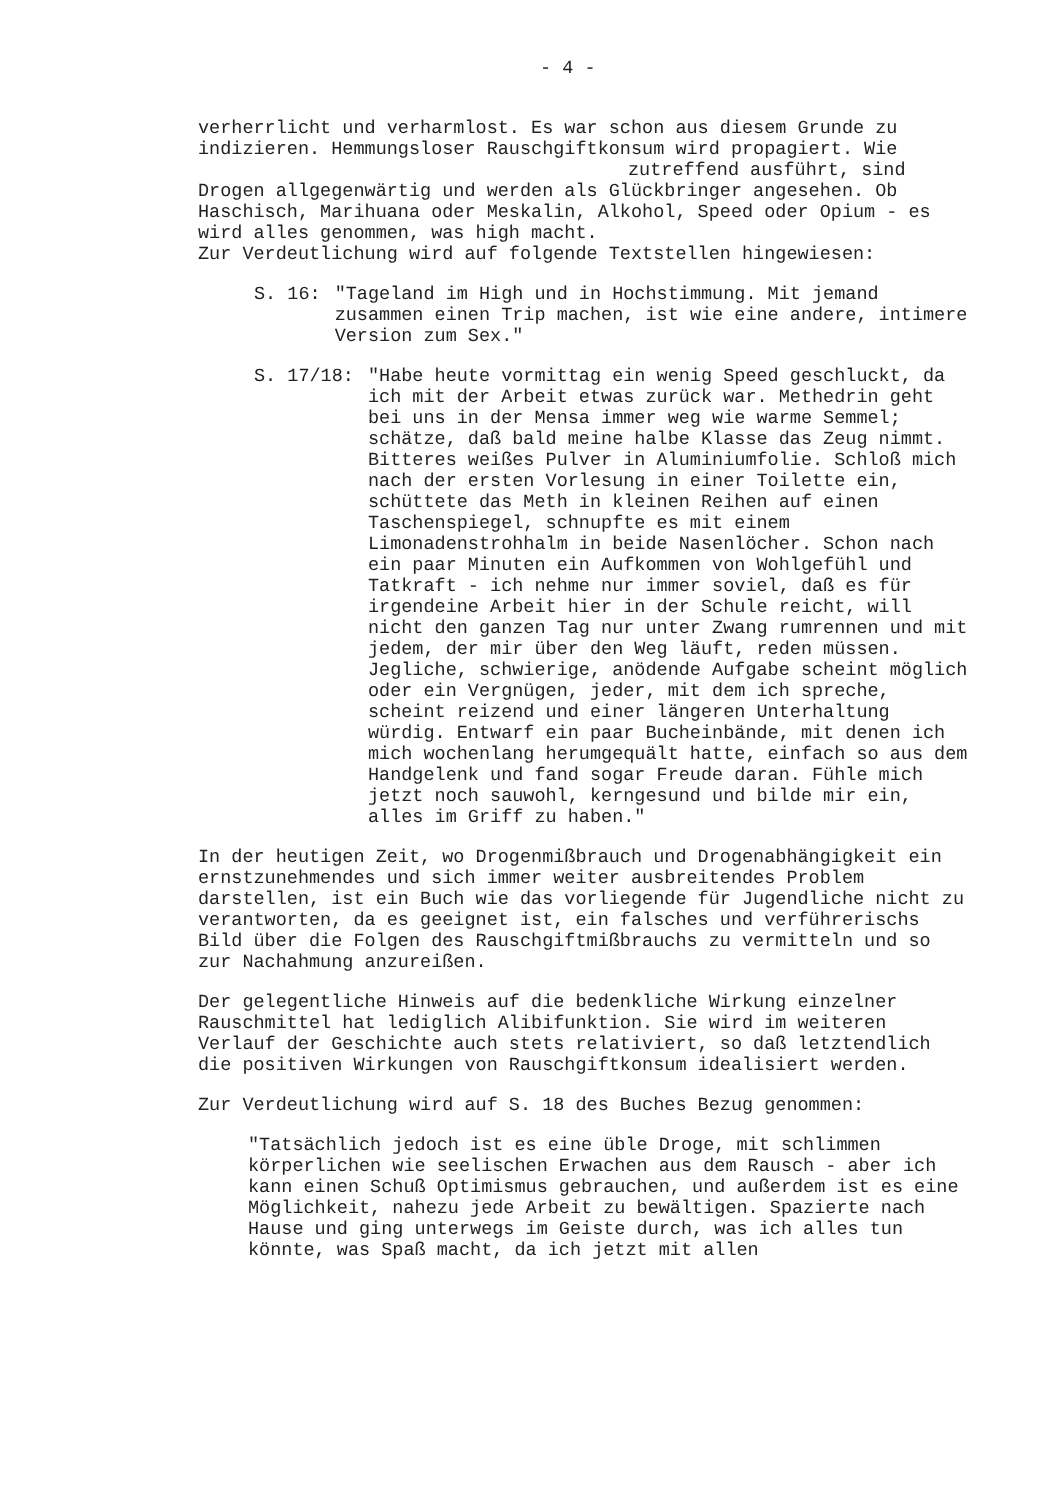- 4 -
verherrlicht und verharmlost. Es war schon aus diesem Grunde zu indizieren. Hemmungsloser Rauschgiftkonsum wird propagiert. Wie
zutreffend ausführt, sind
Drogen allgegenwärtig und werden als Glückbringer angesehen. Ob Haschisch, Marihuana oder Meskalin, Alkohol, Speed oder Opium - es wird alles genommen, was high macht.
Zur Verdeutlichung wird auf folgende Textstellen hingewiesen:
S. 16: "Tageland im High und in Hochstimmung. Mit jemand zusammen einen Trip machen, ist wie eine andere, intimere Version zum Sex."
S. 17/18: "Habe heute vormittag ein wenig Speed geschluckt, da ich mit der Arbeit etwas zurück war. Methedrin geht bei uns in der Mensa immer weg wie warme Semmel; schätze, daß bald meine halbe Klasse das Zeug nimmt. Bitteres weißes Pulver in Aluminiumfolie. Schloß mich nach der ersten Vorlesung in einer Toilette ein, schüttete das Meth in kleinen Reihen auf einen Taschenspiegel, schnupfte es mit einem Limonadenstrohhalm in beide Nasenlöcher. Schon nach ein paar Minuten ein Aufkommen von Wohlgefühl und Tatkraft - ich nehme nur immer soviel, daß es für irgendeine Arbeit hier in der Schule reicht, will nicht den ganzen Tag nur unter Zwang rumrennen und mit jedem, der mir über den Weg läuft, reden müssen. Jegliche, schwierige, anödende Aufgabe scheint möglich oder ein Vergnügen, jeder, mit dem ich spreche, scheint reizend und einer längeren Unterhaltung würdig. Entwarf ein paar Bucheinbände, mit denen ich mich wochenlang herumgequält hatte, einfach so aus dem Handgelenk und fand sogar Freude daran. Fühle mich jetzt noch sauwohl, kerngesund und bilde mir ein, alles im Griff zu haben."
In der heutigen Zeit, wo Drogenmißbrauch und Drogenabhängigkeit ein ernstzunehmendes und sich immer weiter ausbreitendes Problem darstellen, ist ein Buch wie das vorliegende für Jugendliche nicht zu verantworten, da es geeignet ist, ein falsches und verführerischs Bild über die Folgen des Rauschgiftmißbrauchs zu vermitteln und so zur Nachahmung anzureißen.
Der gelegentliche Hinweis auf die bedenkliche Wirkung einzelner Rauschmittel hat lediglich Alibifunktion. Sie wird im weiteren Verlauf der Geschichte auch stets relativiert, so daß letztendlich die positiven Wirkungen von Rauschgiftkonsum idealisiert werden.
Zur Verdeutlichung wird auf S. 18 des Buches Bezug genommen:
"Tatsächlich jedoch ist es eine üble Droge, mit schlimmen körperlichen wie seelischen Erwachen aus dem Rausch - aber ich kann einen Schuß Optimismus gebrauchen, und außerdem ist es eine Möglichkeit, nahezu jede Arbeit zu bewältigen. Spazierte nach Hause und ging unterwegs im Geiste durch, was ich alles tun könnte, was Spaß macht, da ich jetzt mit allen